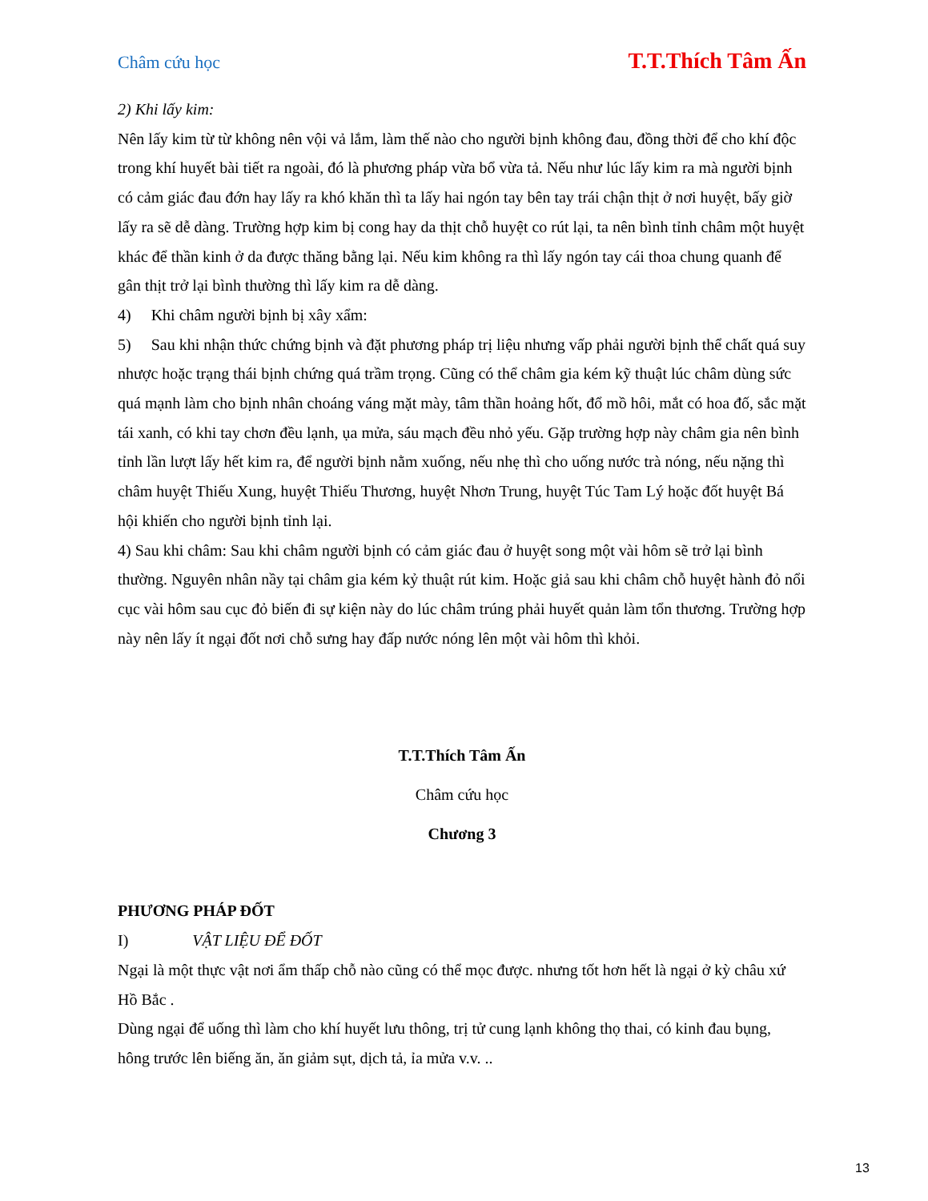Châm cứu học T.T.Thích Tâm Ấn
2) Khi lấy kim:
Nên lấy kim từ từ không nên vội vả lắm, làm thế nào cho người bịnh không đau, đồng thời để cho khí độc trong khí huyết bài tiết ra ngoài, đó là phương pháp vừa bổ vừa tả. Nếu như lúc lấy kim ra mà người bịnh có cảm giác đau đớn hay lấy ra khó khăn thì ta lấy hai ngón tay bên tay trái chận thịt ở nơi huyệt, bấy giờ lấy ra sẽ dễ dàng. Trường hợp kim bị cong hay da thịt chỗ huyệt co rút lại, ta nên bình tỉnh châm một huyệt khác để thần kinh ở da được thăng bằng lại. Nếu kim không ra thì lấy ngón tay cái thoa chung quanh để gân thịt trở lại bình thường thì lấy kim ra dễ dàng.
4) Khi châm người bịnh bị xây xẩm:
5) Sau khi nhận thức chứng bịnh và đặt phương pháp trị liệu nhưng vấp phải người bịnh thể chất quá suy nhược hoặc trạng thái bịnh chứng quá trầm trọng. Cũng có thể châm gia kém kỹ thuật lúc châm dùng sức quá mạnh làm cho bịnh nhân choáng váng mặt mày, tâm thần hoảng hốt, đổ mồ hôi, mắt có hoa đố, sắc mặt tái xanh, có khi tay chơn đều lạnh, ụa mửa, sáu mạch đều nhỏ yếu. Gặp trường hợp này châm gia nên bình tỉnh lần lượt lấy hết kim ra, để người bịnh nằm xuống, nếu nhẹ thì cho uống nước trà nóng, nếu nặng thì châm huyệt Thiếu Xung, huyệt Thiếu Thương, huyệt Nhơn Trung, huyệt Túc Tam Lý hoặc đốt huyệt Bá hội khiến cho người bịnh tỉnh lại.
4) Sau khi châm: Sau khi châm người bịnh có cảm giác đau ở huyệt song một vài hôm sẽ trở lại bình thường. Nguyên nhân nầy tại châm gia kém kỷ thuật rút kim. Hoặc giả sau khi châm chỗ huyệt hành đỏ nổi cục vài hôm sau cục đỏ biến đi sự kiện này do lúc châm trúng phải huyết quản làm tổn thương. Trường hợp này nên lấy ít ngại đốt nơi chỗ sưng hay đấp nước nóng lên một vài hôm thì khỏi.
T.T.Thích Tâm Ấn
Châm cứu học
Chương 3
PHƯƠNG PHÁP ĐỐT
I) VẬT LIỆU ĐỂ ĐỐT
Ngại là một thực vật nơi ẩm thấp chỗ nào cũng có thể mọc được. nhưng tốt hơn hết là ngại ở kỳ châu xứ Hồ Bắc .
Dùng ngại để uống thì làm cho khí huyết lưu thông, trị tử cung lạnh không thọ thai, có kinh đau bụng, hông trước lên biếng ăn, ăn giảm sụt, dịch tả, ỉa mửa v.v. ..
13